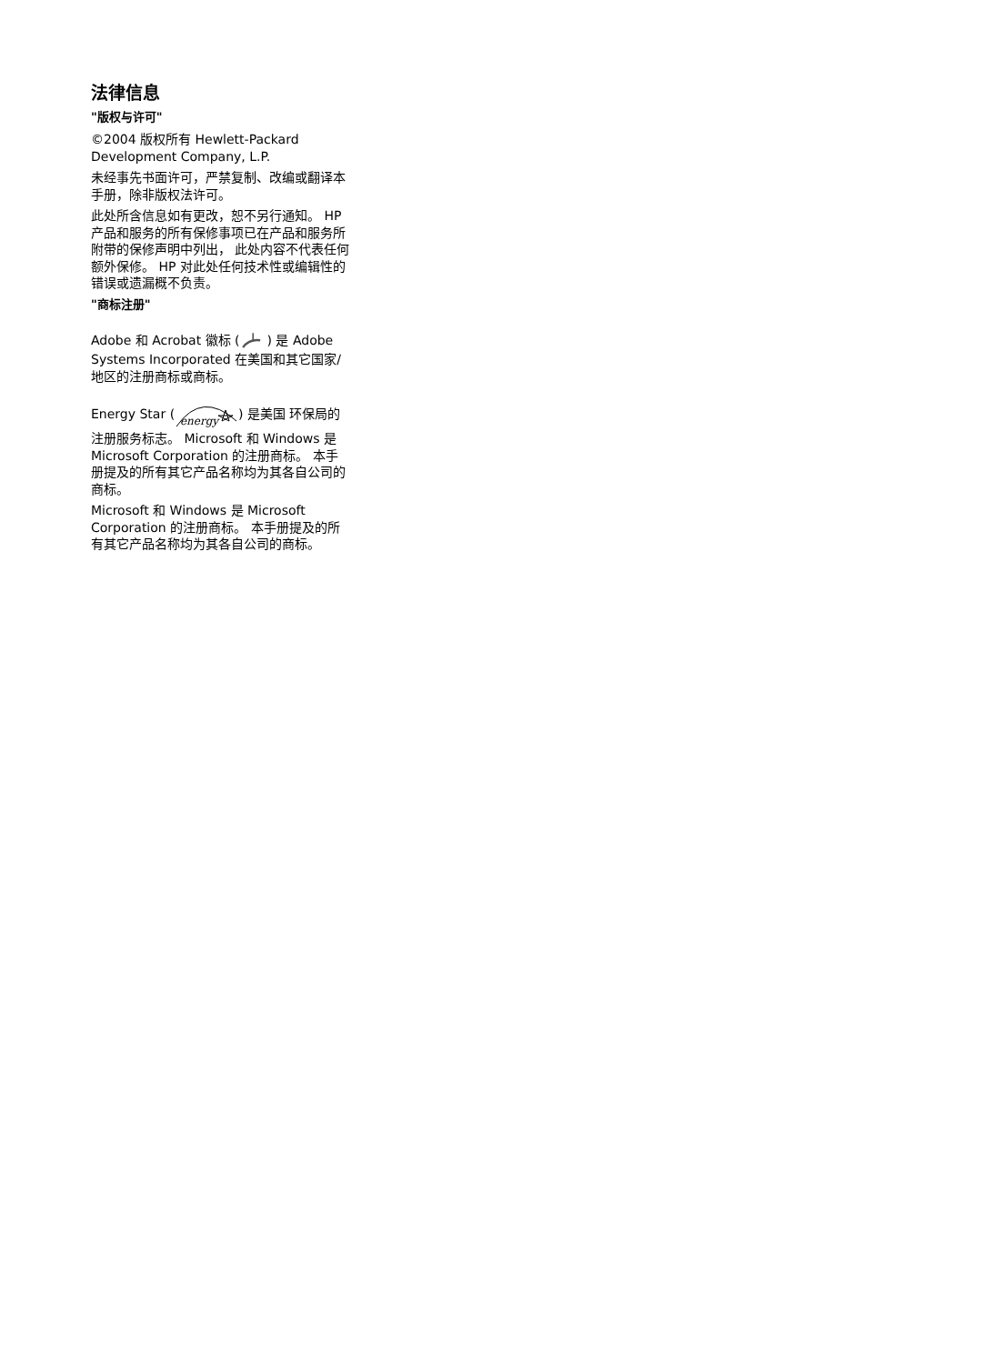法律信息
"版权与许可"
©2004 版权所有 Hewlett-Packard Development Company, L.P.
未经事先书面许可，严禁复制、改编或翻译本手册，除非版权法许可。
此处所含信息如有更改，恕不另行通知。 HP 产品和服务的所有保修事项已在产品和服务所附带的保修声明中列出， 此处内容不代表任何额外保修。 HP 对此处任何技术性或编辑性的错误或遗漏概不负责。
"商标注册"
Adobe 和 Acrobat 徽标 () 是 Adobe Systems Incorporated 在美国和其它国家/地区的注册商标或商标。
Energy Star (
energy
) 是美国 环保局的注册服务标志。 Microsoft 和 Windows 是 Microsoft Corporation 的注册商标。 本手册提及的所有其它产品名称均为其各自公司的商标。
Microsoft 和 Windows 是 Microsoft Corporation 的注册商标。 本手册提及的所有其它产品名称均为其各自公司的商标。